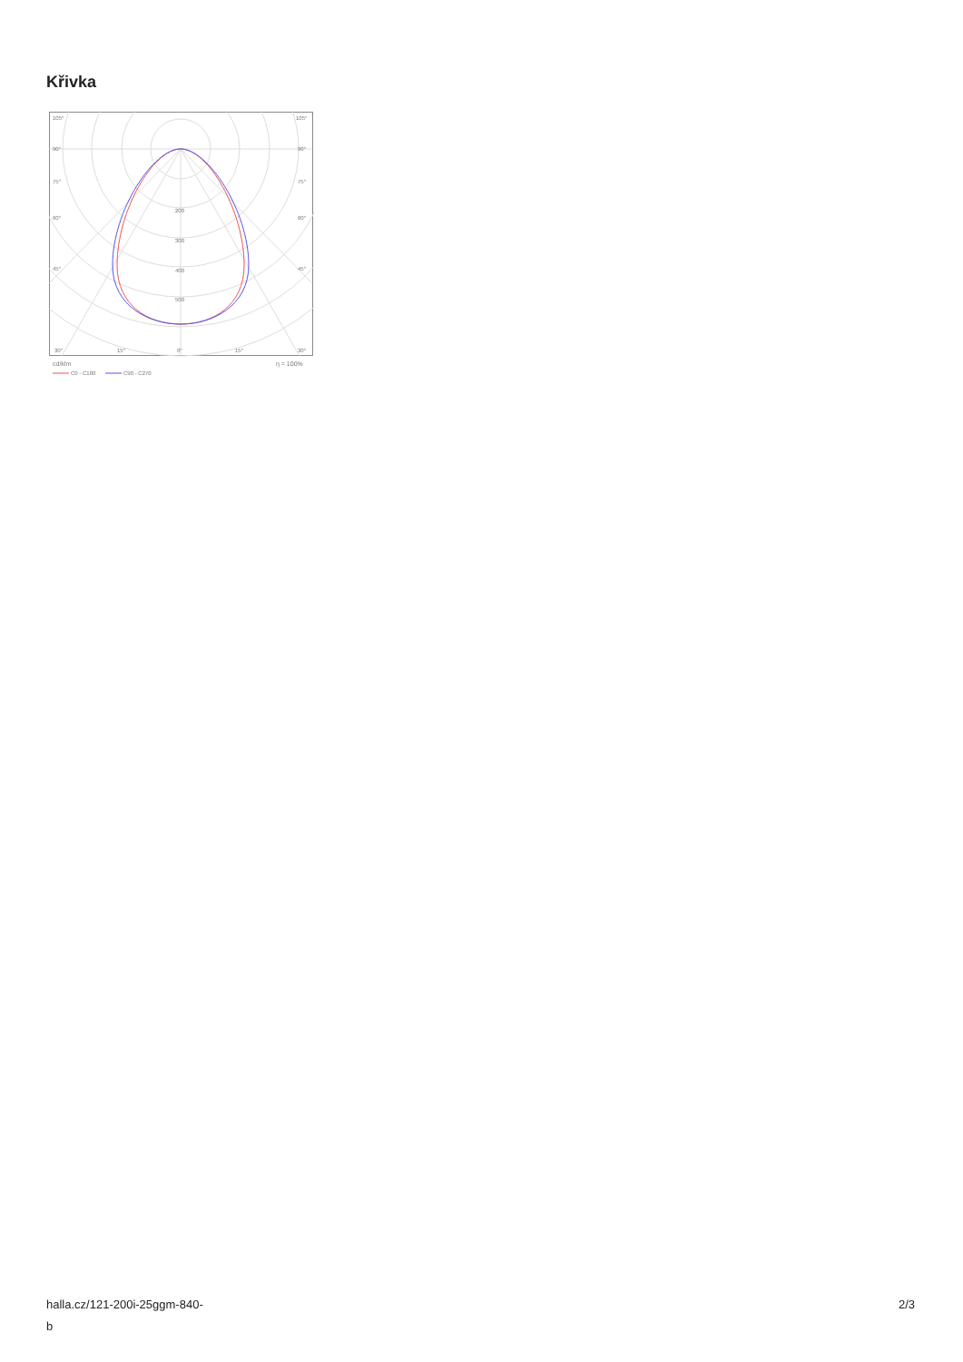Křivka
105°
105°
90°
90°
75°
75°
60°
60°
45°
45°
200
300
400
500
30°
15°
0°
15°
30°
cd/klm
η = 100%
C0 - C180
C90 - C270
halla.cz/121-200i-25ggm-840-
b
2/3